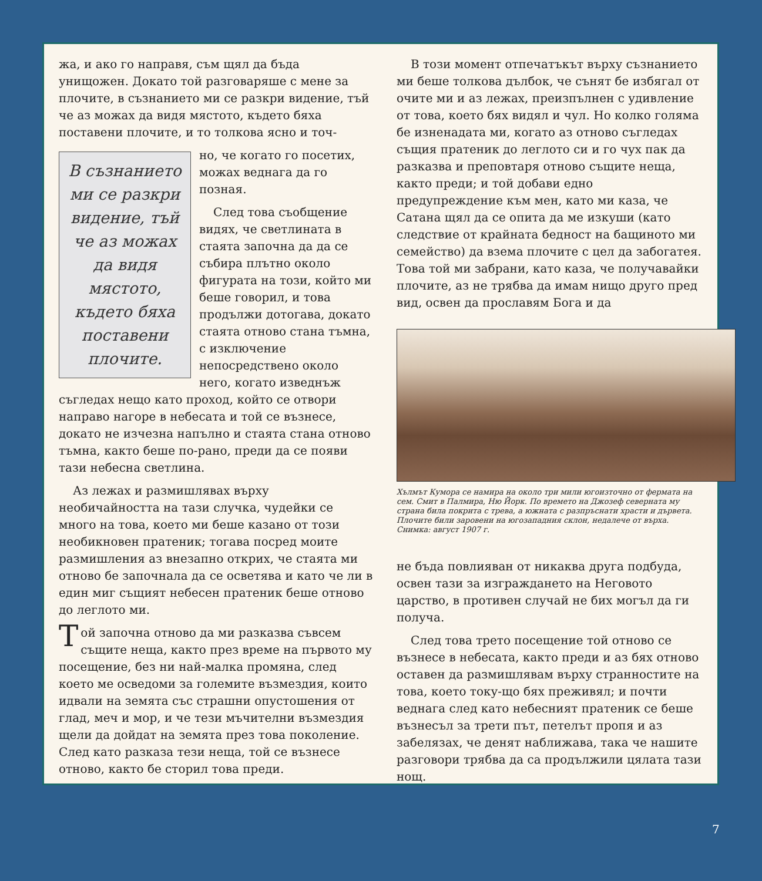жа, и ако го направя, съм щял да бъда унищожен. Докато той разговаряше с мене за плочите, в съзнанието ми се разкри видение, тъй че аз можах да видя мястото, където бяха поставени плочите, и то толкова ясно и точ-
В съзнанието ми се разкри видение, тъй че аз можах да видя мястото, където бяха поставени плочите.
но, че когато го посетих, можах веднага да го позная.
След това съобщение видях, че светлината в стаята започна да да се събира плътно около фигурата на този, който ми беше говорил, и това продължи дотогава, докато стаята отново стана тъмна, с изключение непосредствено около него, когато изведнъж съгледах нещо като проход, който се отвори направо нагоре в небесата и той се възнесе, докато не изчезна напълно и стаята стана отново тъмна, както беше по-рано, преди да се появи тази небесна светлина.
Аз лежах и размишлявах върху необичайността на тази случка, чудейки се много на това, което ми беше казано от този необикновен пратеник; тогава посред моите размишления аз внезапно открих, че стаята ми отново бе започнала да се осветява и като че ли в един миг същият небесен пратеник беше отново до леглото ми.
Той започна отново да ми разказва съвсем същите неща, както през време на първото му посещение, без ни най-малка промяна, след което ме осведоми за големите възмездия, които идвали на земята със страшни опустошения от глад, меч и мор, и че тези мъчителни възмездия щели да дойдат на земята през това поколение. След като разказа тези неща, той се възнесе отново, както бе сторил това преди.
В този момент отпечатъкът върху съзнанието ми беше толкова дълбок, че сънят бе избягал от очите ми и аз лежах, преизпълнен с удивление от това, което бях видял и чул. Но колко голяма бе изненадата ми, когато аз отново съгледах същия пратеник до леглото си и го чух пак да разказва и преповтаря отново същите неща, както преди; и той добави едно предупреждение към мен, като ми каза, че Сатана щял да се опита да ме изкуши (като следствие от крайната бедност на бащиното ми семейство) да взема плочите с цел да забогатея. Това той ми забрани, като каза, че получавайки плочите, аз не трябва да имам нищо друго пред вид, освен да прославям Бога и да
Хълмът Кумора се намира на около три мили югоизточно от фермата на сем. Смит в Палмира, Ню Йорк. По времето на Джозеф северната му страна била покрита с трева, а южната с разпръснати храсти и дървета. Плочите били заровени на югозападния склон, недалече от върха. Снимка: август 1907 г.
не бъда повлияван от никаква друга подбуда, освен тази за изграждането на Неговото царство, в противен случай не бих могъл да ги получа.
След това трето посещение той отново се възнесе в небесата, както преди и аз бях отново оставен да размишлявам върху странностите на това, което току-що бях преживял; и почти веднага след като небесният пратеник се беше възнесъл за трети път, петелът пропя и аз забелязах, че денят наближава, така че нашите разговори трябва да са продължили цялата тази нощ.
7